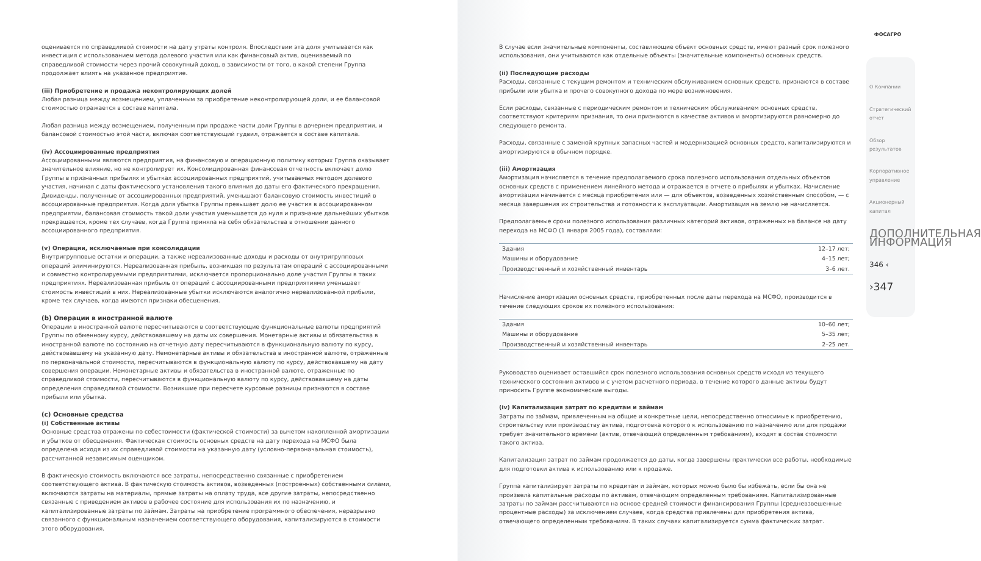оценивается по справедливой стоимости на дату утраты контроля. Впоследствии эта доля учитывается как инвестиция с использованием метода долевого участия или как финансовый актив, оцениваемый по справедливой стоимости через прочий совокупный доход, в зависимости от того, в какой степени Группа продолжает влиять на указанное предприятие.
(iii) Приобретение и продажа неконтролирующих долей
Любая разница между возмещением, уплаченным за приобретение неконтролирующей доли, и ее балансовой стоимостью отражается в составе капитала.
Любая разница между возмещением, полученным при продаже части доли Группы в дочернем предприятии, и балансовой стоимостью этой части, включая соответствующий гудвил, отражается в составе капитала.
(iv) Ассоциированные предприятия
Ассоциированными являются предприятия, на финансовую и операционную политику которых Группа оказывает значительное влияние, но не контролирует их. Консолидированная финансовая отчетность включает долю Группы в признанных прибылях и убытках ассоциированных предприятий, учитываемых методом долевого участия, начиная с даты фактического установления такого влияния до даты его фактического прекращения. Дивиденды, полученные от ассоциированных предприятий, уменьшают балансовую стоимость инвестиций в ассоциированные предприятия. Когда доля убытка Группы превышает долю ее участия в ассоциированном предприятии, балансовая стоимость такой доли участия уменьшается до нуля и признание дальнейших убытков прекращается, кроме тех случаев, когда Группа приняла на себя обязательства в отношении данного ассоциированного предприятия.
(v) Операции, исключаемые при консолидации
Внутригрупповые остатки и операции, а также нереализованные доходы и расходы от внутригрупповых операций элиминируются. Нереализованная прибыль, возникшая по результатам операций с ассоциированными и совместно контролируемыми предприятиями, исключается пропорционально доле участия Группы в таких предприятиях. Нереализованная прибыль от операций с ассоциированными предприятиями уменьшает стоимость инвестиций в них. Нереализованные убытки исключаются аналогично нереализованной прибыли, кроме тех случаев, когда имеются признаки обесценения.
(b) Операции в иностранной валюте
Операции в иностранной валюте пересчитываются в соответствующие функциональные валюты предприятий Группы по обменному курсу, действовавшему на даты их совершения. Монетарные активы и обязательства в иностранной валюте по состоянию на отчетную дату пересчитываются в функциональную валюту по курсу, действовавшему на указанную дату. Немонетарные активы и обязательства в иностранной валюте, отраженные по первоначальной стоимости, пересчитываются в функциональную валюту по курсу, действовавшему на дату совершения операции. Немонетарные активы и обязательства в иностранной валюте, отраженные по справедливой стоимости, пересчитываются в функциональную валюту по курсу, действовавшему на даты определения справедливой стоимости. Возникшие при пересчете курсовые разницы признаются в составе прибыли или убытка.
(c) Основные средства
(i) Собственные активы
Основные средства отражены по себестоимости (фактической стоимости) за вычетом накопленной амортизации и убытков от обесценения. Фактическая стоимость основных средств на дату перехода на МСФО была определена исходя из их справедливой стоимости на указанную дату (условно-первоначальная стоимость), рассчитанной независимым оценщиком.
В фактическую стоимость включаются все затраты, непосредственно связанные с приобретением соответствующего актива. В фактическую стоимость активов, возведенных (построенных) собственными силами, включаются затраты на материалы, прямые затраты на оплату труда, все другие затраты, непосредственно связанные с приведением активов в рабочее состояние для использования их по назначению, и капитализированные затраты по займам. Затраты на приобретение программного обеспечения, неразрывно связанного с функциональным назначением соответствующего оборудования, капитализируются в стоимости этого оборудования.
В случае если значительные компоненты, составляющие объект основных средств, имеют разный срок полезного использования, они учитываются как отдельные объекты (значительные компоненты) основных средств.
(ii) Последующие расходы
Расходы, связанные с текущим ремонтом и техническим обслуживанием основных средств, признаются в составе прибыли или убытка и прочего совокупного дохода по мере возникновения.
Если расходы, связанные с периодическим ремонтом и техническим обслуживанием основных средств, соответствуют критериям признания, то они признаются в качестве активов и амортизируются равномерно до следующего ремонта.
Расходы, связанные с заменой крупных запасных частей и модернизацией основных средств, капитализируются и амортизируются в обычном порядке.
(iii) Амортизация
Амортизация начисляется в течение предполагаемого срока полезного использования отдельных объектов основных средств с применением линейного метода и отражается в отчете о прибылях и убытках. Начисление амортизации начинается с месяца приобретения или — для объектов, возведенных хозяйственным способом, — с месяца завершения их строительства и готовности к эксплуатации. Амортизация на землю не начисляется.
Предполагаемые сроки полезного использования различных категорий активов, отраженных на балансе на дату перехода на МСФО (1 января 2005 года), составляли:
| Здания | 12–17 лет; |
| Машины и оборудование | 4–15 лет; |
| Производственный и хозяйственный инвентарь | 3–6 лет. |
Начисление амортизации основных средств, приобретенных после даты перехода на МСФО, производится в течение следующих сроков их полезного использования:
| Здания | 10–60 лет; |
| Машины и оборудование | 5–35 лет; |
| Производственный и хозяйственный инвентарь | 2–25 лет. |
Руководство оценивает оставшийся срок полезного использования основных средств исходя из текущего технического состояния активов и с учетом расчетного периода, в течение которого данные активы будут приносить Группе экономические выгоды.
(iv) Капитализация затрат по кредитам и займам
Затраты по займам, привлеченным на общие и конкретные цели, непосредственно относимые к приобретению, строительству или производству актива, подготовка которого к использованию по назначению или для продажи требует значительного времени (актив, отвечающий определенным требованиям), входят в состав стоимости такого актива.
Капитализация затрат по займам продолжается до даты, когда завершены практически все работы, необходимые для подготовки актива к использованию или к продаже.
Группа капитализирует затраты по кредитам и займам, которых можно было бы избежать, если бы она не произвела капитальные расходы по активам, отвечающим определенным требованиям. Капитализированные затраты по займам рассчитываются на основе средней стоимости финансирования Группы (средневзвешенные процентные расходы) за исключением случаев, когда средства привлечены для приобретения актива, отвечающего определенным требованиям. В таких случаях капитализируется сумма фактических затрат.
ФОСАГРО
О Компании
Стратегический отчет
Обзор результатов
Корпоративное управление
Акционерный капитал
ДОПОЛНИТЕЛЬНАЯ ИНФОРМАЦИЯ
346 ‹
›347